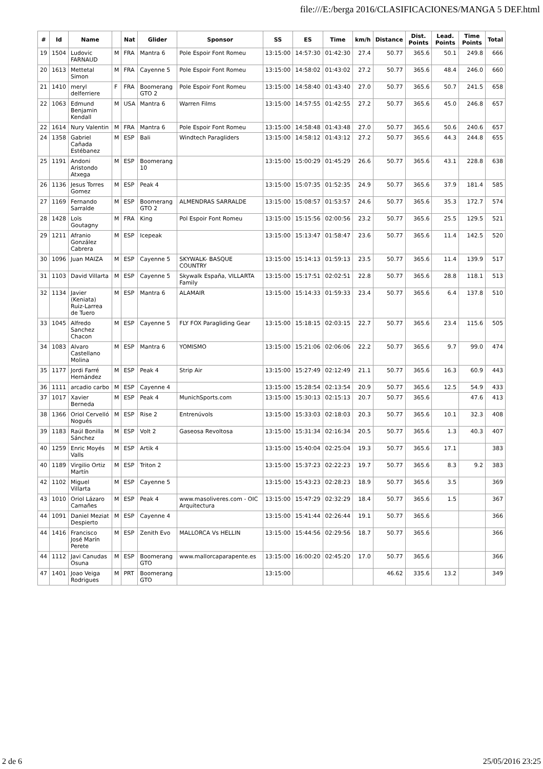file:///E:/berga 2016/CLASIFICACIONES/MANGA 5 DEF.html
| # | Id | Name | | Nat | Glider | Sponsor | SS | ES | Time | km/h | Distance | Dist. Points | Lead. Points | Time Points | Total |
| --- | --- | --- | --- | --- | --- | --- | --- | --- | --- | --- | --- | --- | --- | --- | --- |
| 19 | 1504 | Ludovic FARNAUD | M | FRA | Mantra 6 | Pole Espoir Font Romeu | 13:15:00 | 14:57:30 | 01:42:30 | 27.4 | 50.77 | 365.6 | 50.1 | 249.8 | 666 |
| 20 | 1613 | Mettetal Simon | M | FRA | Cayenne 5 | Pole Espoir Font Romeu | 13:15:00 | 14:58:02 | 01:43:02 | 27.2 | 50.77 | 365.6 | 48.4 | 246.0 | 660 |
| 21 | 1410 | meryl delferriere | F | FRA | Boomerang GTO 2 | Pole Espoir Font Romeu | 13:15:00 | 14:58:40 | 01:43:40 | 27.0 | 50.77 | 365.6 | 50.7 | 241.5 | 658 |
| 22 | 1063 | Edmund Benjamin Kendall | M | USA | Mantra 6 | Warren Films | 13:15:00 | 14:57:55 | 01:42:55 | 27.2 | 50.77 | 365.6 | 45.0 | 246.8 | 657 |
| 22 | 1614 | Nury Valentin | M | FRA | Mantra 6 | Pole Espoir Font Romeu | 13:15:00 | 14:58:48 | 01:43:48 | 27.0 | 50.77 | 365.6 | 50.6 | 240.6 | 657 |
| 24 | 1358 | Gabriel Cañada Estébanez | M | ESP | Bali | Windtech Paragliders | 13:15:00 | 14:58:12 | 01:43:12 | 27.2 | 50.77 | 365.6 | 44.3 | 244.8 | 655 |
| 25 | 1191 | Andoni Aristondo Atxega | M | ESP | Boomerang 10 | | 13:15:00 | 15:00:29 | 01:45:29 | 26.6 | 50.77 | 365.6 | 43.1 | 228.8 | 638 |
| 26 | 1136 | Jesus Torres Gomez | M | ESP | Peak 4 | | 13:15:00 | 15:07:35 | 01:52:35 | 24.9 | 50.77 | 365.6 | 37.9 | 181.4 | 585 |
| 27 | 1169 | Fernando Sarralde | M | ESP | Boomerang GTO 2 | ALMENDRAS SARRALDE | 13:15:00 | 15:08:57 | 01:53:57 | 24.6 | 50.77 | 365.6 | 35.3 | 172.7 | 574 |
| 28 | 1428 | Loïs Goutagny | M | FRA | King | Pol Espoir Font Romeu | 13:15:00 | 15:15:56 | 02:00:56 | 23.2 | 50.77 | 365.6 | 25.5 | 129.5 | 521 |
| 29 | 1211 | Afranio González Cabrera | M | ESP | Icepeak | | 13:15:00 | 15:13:47 | 01:58:47 | 23.6 | 50.77 | 365.6 | 11.4 | 142.5 | 520 |
| 30 | 1096 | Juan MAIZA | M | ESP | Cayenne 5 | SKYWALK- BASQUE COUNTRY | 13:15:00 | 15:14:13 | 01:59:13 | 23.5 | 50.77 | 365.6 | 11.4 | 139.9 | 517 |
| 31 | 1103 | David Villarta | M | ESP | Cayenne 5 | Skywalk España, VILLARTA Family | 13:15:00 | 15:17:51 | 02:02:51 | 22.8 | 50.77 | 365.6 | 28.8 | 118.1 | 513 |
| 32 | 1134 | Javier (Keniata) Ruiz-Larrea de Tuero | M | ESP | Mantra 6 | ALAMAIR | 13:15:00 | 15:14:33 | 01:59:33 | 23.4 | 50.77 | 365.6 | 6.4 | 137.8 | 510 |
| 33 | 1045 | Alfredo Sanchez Chacon | M | ESP | Cayenne 5 | FLY FOX Paragliding Gear | 13:15:00 | 15:18:15 | 02:03:15 | 22.7 | 50.77 | 365.6 | 23.4 | 115.6 | 505 |
| 34 | 1083 | Alvaro Castellano Molina | M | ESP | Mantra 6 | YOMISMO | 13:15:00 | 15:21:06 | 02:06:06 | 22.2 | 50.77 | 365.6 | 9.7 | 99.0 | 474 |
| 35 | 1177 | Jordi Farré Hernández | M | ESP | Peak 4 | Strip Air | 13:15:00 | 15:27:49 | 02:12:49 | 21.1 | 50.77 | 365.6 | 16.3 | 60.9 | 443 |
| 36 | 1111 | arcadio carbo | M | ESP | Cayenne 4 | | 13:15:00 | 15:28:54 | 02:13:54 | 20.9 | 50.77 | 365.6 | 12.5 | 54.9 | 433 |
| 37 | 1017 | Xavier Berneda | M | ESP | Peak 4 | MunichSports.com | 13:15:00 | 15:30:13 | 02:15:13 | 20.7 | 50.77 | 365.6 | | 47.6 | 413 |
| 38 | 1366 | Oriol Cervelló Nogués | M | ESP | Rise 2 | Entrenúvols | 13:15:00 | 15:33:03 | 02:18:03 | 20.3 | 50.77 | 365.6 | 10.1 | 32.3 | 408 |
| 39 | 1183 | Raúl Bonilla Sánchez | M | ESP | Volt 2 | Gaseosa Revoltosa | 13:15:00 | 15:31:34 | 02:16:34 | 20.5 | 50.77 | 365.6 | 1.3 | 40.3 | 407 |
| 40 | 1259 | Enric Moyés Valls | M | ESP | Artik 4 | | 13:15:00 | 15:40:04 | 02:25:04 | 19.3 | 50.77 | 365.6 | 17.1 | | 383 |
| 40 | 1189 | Virgilio Ortiz Martín | M | ESP | Triton 2 | | 13:15:00 | 15:37:23 | 02:22:23 | 19.7 | 50.77 | 365.6 | 8.3 | 9.2 | 383 |
| 42 | 1102 | Miguel Villarta | M | ESP | Cayenne 5 | | 13:15:00 | 15:43:23 | 02:28:23 | 18.9 | 50.77 | 365.6 | 3.5 | | 369 |
| 43 | 1010 | Oriol Lázaro Camañes | M | ESP | Peak 4 | www.masoliveres.com - OIC Arquitectura | 13:15:00 | 15:47:29 | 02:32:29 | 18.4 | 50.77 | 365.6 | 1.5 | | 367 |
| 44 | 1091 | Daniel Meziat Despierto | M | ESP | Cayenne 4 | | 13:15:00 | 15:41:44 | 02:26:44 | 19.1 | 50.77 | 365.6 | | | 366 |
| 44 | 1416 | Francisco José Marín Perete | M | ESP | Zenith Evo | MALLORCA Vs HELLIN | 13:15:00 | 15:44:56 | 02:29:56 | 18.7 | 50.77 | 365.6 | | | 366 |
| 44 | 1112 | Javi Canudas Osuna | M | ESP | Boomerang GTO | www.mallorcaparapente.es | 13:15:00 | 16:00:20 | 02:45:20 | 17.0 | 50.77 | 365.6 | | | 366 |
| 47 | 1401 | Joao Veiga Rodrigues | M | PRT | Boomerang GTO | | 13:15:00 | | | | 46.62 | 335.6 | 13.2 | | 349 |
2 de 6 25/05/2016 23:25